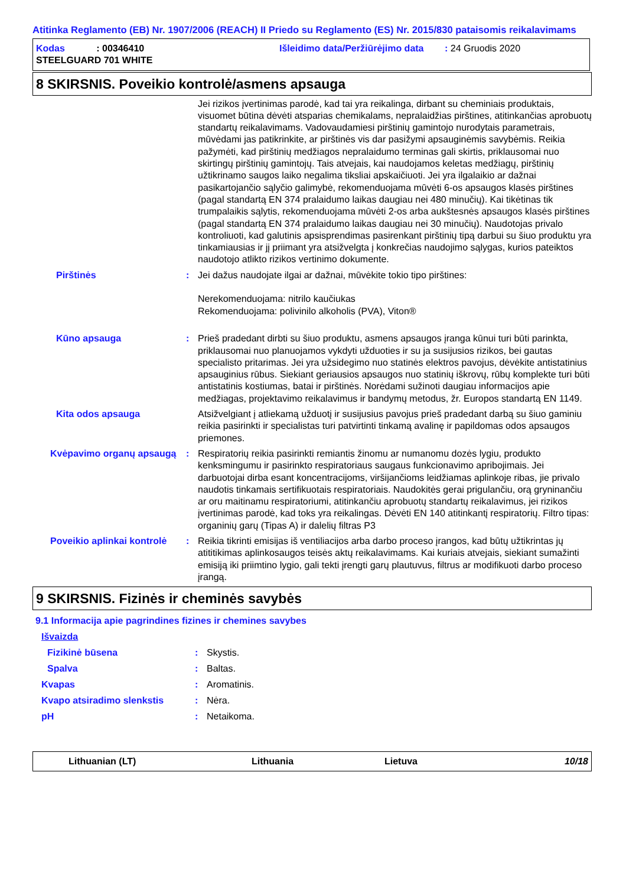Atitinka Reglamento (EB) Nr. 1907/2006 (REACH) II Priedo su Reglamento (ES) Nr. 2015/830 pataisomis reikalavimams
Kodas : 00346410
Išleidimo data/Peržiūrėjimo data : 24 Gruodis 2020
STEELGUARD 701 WHITE
8 SKIRSNIS. Poveikio kontrolė/asmens apsauga
Jei rizikos įvertinimas parodė, kad tai yra reikalinga, dirbant su cheminiais produktais, visuomet būtina dėvėti atsparias chemikalams, nepralaidžias pirštines, atitinkančias aprobuotų standartų reikalavimams. Vadovaudamiesi pirštinių gamintojo nurodytais parametrais, mūvėdami jas patikrinkite, ar pirštinės vis dar pasižymi apsauginėmis savybėmis. Reikia pažymėti, kad pirštinių medžiagos nepralaidumo terminas gali skirtis, priklausomai nuo skirtingų pirštinių gamintojų. Tais atvejais, kai naudojamos keletas medžiagų, pirštinių užtikrinamo saugos laiko negalima tiksliai apskaičiuoti. Jei yra ilgalaikio ar dažnai pasikartojančio sąlyčio galimybė, rekomenduojama mūvėti 6-os apsaugos klasės pirštines (pagal standartą EN 374 pralaidumo laikas daugiau nei 480 minučių). Kai tikėtinas tik trumpalaikis sąlytis, rekomenduojama mūvėti 2-os arba aukštesnės apsaugos klasės pirštines (pagal standartą EN 374 pralaidumo laikas daugiau nei 30 minučių). Naudotojas privalo kontroliuoti, kad galutinis apsisprendimas pasirenkant pirštinių tipą darbui su šiuo produktu yra tinkamiausias ir jį priimant yra atsižvelgta į konkrečias naudojimo sąlygas, kurios pateiktos naudotojo atlikto rizikos vertinimo dokumente.
Pirštinės : Jei dažus naudojate ilgai ar dažnai, mūvėkite tokio tipo pirštines:
Nerekomenduojama: nitrilo kaučiukas
Rekomenduojama: polivinilo alkoholis (PVA), Viton®
Kūno apsauga : Prieš pradedant dirbti su šiuo produktu, asmens apsaugos įranga kūnui turi būti parinkta, priklausomai nuo planuojamos vykdyti užduoties ir su ja susijusios rizikos, bei gautas specialisto pritarimas. Jei yra užsidegimo nuo statinės elektros pavojus, dėvėkite antistatinius apsauginius rūbus. Siekiant geriausios apsaugos nuo statinių iškrovų, rūbų komplekte turi būti antistatinis kostiumas, batai ir pirštinės. Norėdami sužinoti daugiau informacijos apie medžiagas, projektavimo reikalavimus ir bandymų metodus, žr. Europos standartą EN 1149.
Kita odos apsauga Atsižvelgiant į atliekamą užduotį ir susijusius pavojus prieš pradedant darbą su šiuo gaminiu reikia pasirinkti ir specialistas turi patvirtinti tinkamą avalinę ir papildomas odos apsaugos priemones.
Kvėpavimo organų apsaugą : Respiratorių reikia pasirinkti remiantis žinomu ar numanomu dozės lygiu, produkto kenksmingumu ir pasirinkto respiratoriaus saugaus funkcionavimo apribojimais. Jei darbuotojai dirba esant koncentracijoms, viršijančioms leidžiamas aplinkoje ribas, jie privalo naudotis tinkamais sertifikuotais respiratoriais. Naudokitės gerai prigulančiu, orą gryninančiu ar oru maitinamu respiratoriumi, atitinkančiu aprobuotų standartų reikalavimus, jei rizikos įvertinimas parodė, kad toks yra reikalingas. Dėvėti EN 140 atitinkantį respiratorių. Filtro tipas: organinių garų (Tipas A) ir dalelių filtras P3
Poveikio aplinkai kontrolė : Reikia tikrinti emisijas iš ventiliacijos arba darbo proceso įrangos, kad būtų užtikrintas jų atititikimas aplinkosaugos teisės aktų reikalavimams. Kai kuriais atvejais, siekiant sumažinti emisiją iki priimtino lygio, gali tekti įrengti garų plautuvus, filtrus ar modifikuoti darbo proceso įrangą.
9 SKIRSNIS. Fizinės ir cheminės savybės
9.1 Informacija apie pagrindines fizines ir chemines savybes
Išvaizda
Fizikinė būsena : Skystis.
Spalva : Baltas.
Kvapas : Aromatinis.
Kvapo atsiradimo slenkstis : Nėra.
pH : Netaikoma.
Lithuanian (LT) Lithuania Lietuva 10/18